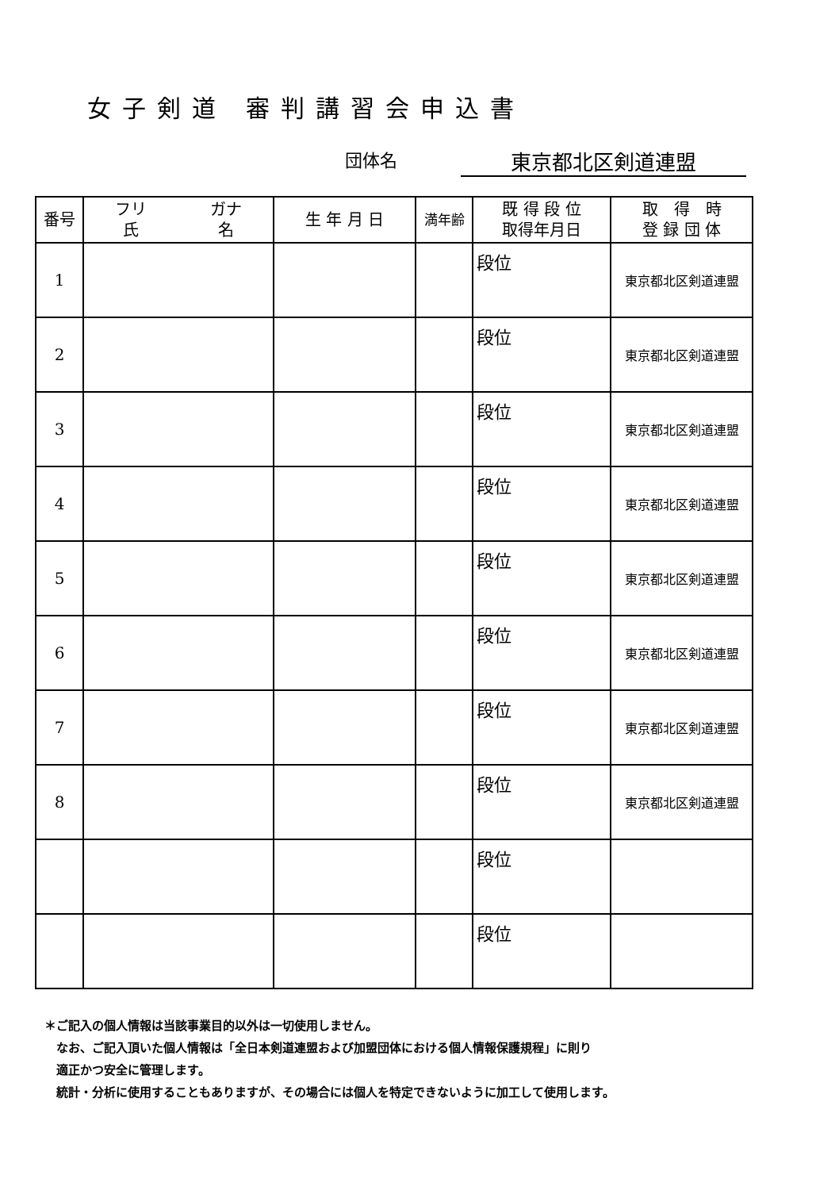女子剣道 審判講習会申込書
団体名 東京都北区剣道連盟
| 番号 | フリ ガナ 氏 名 | 生 年 月 日 | 満年齢 | 既 得 段 位 取得年月日 | 取 得 時 登 録 団 体 |
| --- | --- | --- | --- | --- | --- |
| 1 | | | | 段位 | 東京都北区剣道連盟 |
| 2 | | | | 段位 | 東京都北区剣道連盟 |
| 3 | | | | 段位 | 東京都北区剣道連盟 |
| 4 | | | | 段位 | 東京都北区剣道連盟 |
| 5 | | | | 段位 | 東京都北区剣道連盟 |
| 6 | | | | 段位 | 東京都北区剣道連盟 |
| 7 | | | | 段位 | 東京都北区剣道連盟 |
| 8 | | | | 段位 | 東京都北区剣道連盟 |
| | | | | 段位 | |
| | | | | 段位 | |
＊ご記入の個人情報は当該事業目的以外は一切使用しません。
　なお、ご記入頂いた個人情報は「全日本剣道連盟および加盟団体における個人情報保護規程」に則り
　適正かつ安全に管理します。
　統計・分析に使用することもありますが、その場合には個人を特定できないように加工して使用します。